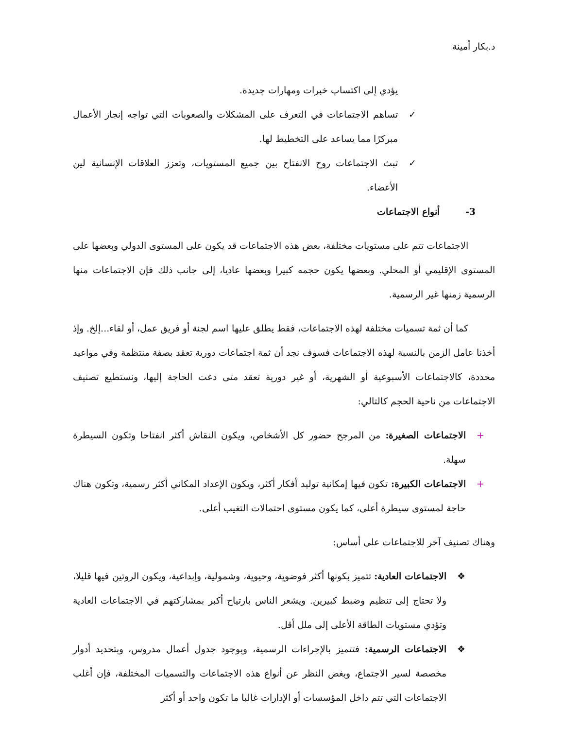د.بكار أمينة
يؤدي إلى اكتساب خبرات ومهارات جديدة.
✓ تساهم الاجتماعات في التعرف على المشكلات والصعوبات التي تواجه إنجاز الأعمال مبركرًا مما يساعد على التخطيط لها.
✓ تبث الاجتماعات روح الانفتاح بين جميع المستويات، وتعزز العلاقات الإنسانية لين الأعضاء.
3- أنواع الاجتماعات
الاجتماعات تتم على مستويات مختلفة، بعض هذه الاجتماعات قد يكون على المستوى الدولي وبعضها على المستوى الإقليمي أو المحلي. وبعضها يكون حجمه كبيرا وبعضها عاديا، إلى جانب ذلك فإن الاجتماعات منها الرسمية زمنها غير الرسمية.
كما أن ثمة تسميات مختلفة لهذه الاجتماعات، فقط يطلق عليها اسم لجنة أو فريق عمل، أو لقاء...إلخ. وإذ أخذنا عامل الزمن بالنسبة لهذه الاجتماعات فسوف نجد أن ثمة اجتماعات دورية تعقد بصفة منتظمة وفي مواعيد محددة، كالاجتماعات الأسبوعية أو الشهرية، أو غير دورية تعقد متى دعت الحاجة إليها، ونستطيع تصنيف الاجتماعات من ناحية الحجم كالتالي:
+ الاجتماعات الصغيرة: من المرجح حضور كل الأشخاص، ويكون النقاش أكثر انفتاحا وتكون السيطرة سهلة.
+ الاجتماعات الكبيرة: تكون فيها إمكانية توليد أفكار أكثر، ويكون الإعداد المكاني أكثر رسمية، وتكون هناك حاجة لمستوى سيطرة أعلى، كما يكون مستوى احتمالات التغيب أعلى.
وهناك تصنيف آخر للاجتماعات على أساس:
❖ الاجتماعات العادية: تتميز بكونها أكثر فوضوية، وحيوية، وشمولية، وإبداعية، ويكون الروتين فيها قليلا، ولا تحتاج إلى تنظيم وضبط كبيرين. ويشعر الناس بارتياح أكبر بمشاركتهم في الاجتماعات العادية وتؤدي مستويات الطاقة الأعلى إلى ملل أقل.
❖ الاجتماعات الرسمية: فتتميز بالإجراءات الرسمية، وبوجود جدول أعمال مدروس، وبتحديد أدوار مخصصة لسير الاجتماع، وبغض النظر عن أنواع هذه الاجتماعات والتسميات المختلفة، فإن أغلب الاجتماعات التي تتم داخل المؤسسات أو الإدارات غالبا ما تكون واحد أو أكثر